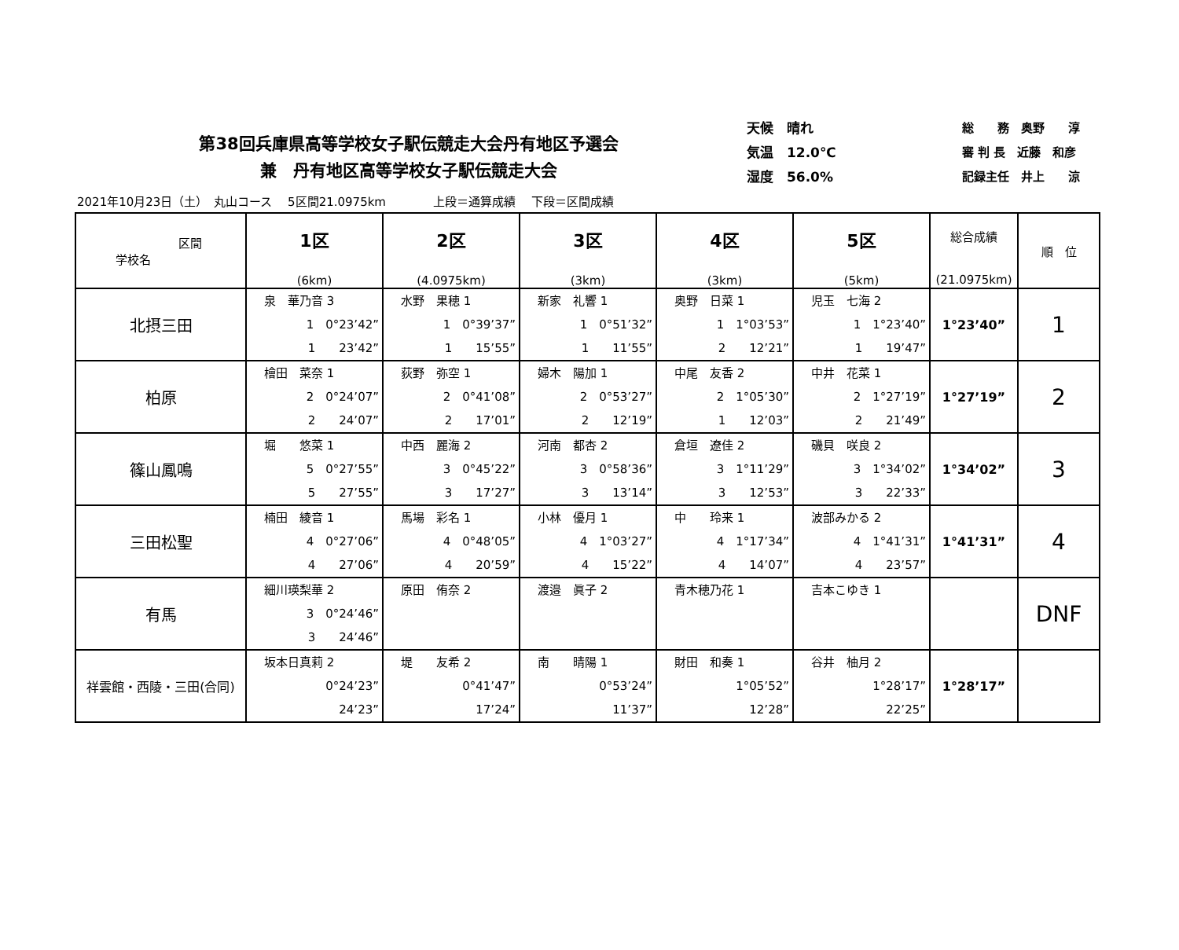第38回兵庫県高等学校女子駅伝競走大会丹有地区予選会
兼　丹有地区高等学校女子駅伝競走大会
天候　晴れ
気温　12.0℃
湿度　56.0%
総　　務　奥野　　淳
審 判 長　近藤　和彦
記録主任　井上　　涼
2021年10月23日（土）　丸山コース　 5区間21.0975km　　　　上段＝通算成績　 下段＝区間成績
| 区間 学校名 | 1区 (6km) | 2区 (4.0975km) | 3区 (3km) | 4区 (3km) | 5区 (5km) | 総合成績 (21.0975km) | 順 位 |
| --- | --- | --- | --- | --- | --- | --- | --- |
| 北摂三田 | 泉 華乃音 3 1 0°23’42” 1 23’42” | 水野 果穂 1 1 0°39’37” 1 15’55” | 新家 礼響 1 1 0°51’32” 1 11’55” | 奥野 日菜 1 1 1°03’53” 2 12’21” | 児玉 七海 2 1 1°23’40” 1 19’47” | 1°23’40” | 1 |
| 柏原 | 檜田 菜奈 1 2 0°24’07” 2 24’07” | 荻野 弥空 1 2 0°41’08” 2 17’01” | 婦木 陽加 1 2 0°53’27” 2 12’19” | 中尾 友香 2 2 1°05’30” 1 12’03” | 中井 花菜 1 2 1°27’19” 2 21’49” | 1°27’19” | 2 |
| 篠山鳳鳴 | 堀 悠菜 1 5 0°27’55” 5 27’55” | 中西 麗海 2 3 0°45’22” 3 17’27” | 河南 都杏 2 3 0°58’36” 3 13’14” | 倉垣 遼佳 2 3 1°11’29” 3 12’53” | 磯貝 咲良 2 3 1°34’02” 3 22’33” | 1°34’02” | 3 |
| 三田松聖 | 楠田 綾音 1 4 0°27’06” 4 27’06” | 馬場 彩名 1 4 0°48’05” 4 20’59” | 小林 優月 1 4 1°03’27” 4 15’22” | 中 玲来 1 4 1°17’34” 4 14’07” | 波部みかる 2 4 1°41’31” 4 23’57” | 1°41’31” | 4 |
| 有馬 | 細川瑛梨華 2 3 0°24’46” 3 24’46” | 原田 侑奈 2 | 渡邉 眞子 2 | 青木穂乃花 1 | 吉本こゆき 1 | | DNF |
| 祥雲館・西陵・三田(合同) | 坂本日真莉 2 0°24’23” 24’23” | 堤 友希 2 0°41’47” 17’24” | 南 晴陽 1 0°53’24” 11’37” | 財田 和奏 1 1°05’52” 12’28” | 谷井 柚月 2 1°28’17” 22’25” | 1°28’17” | |